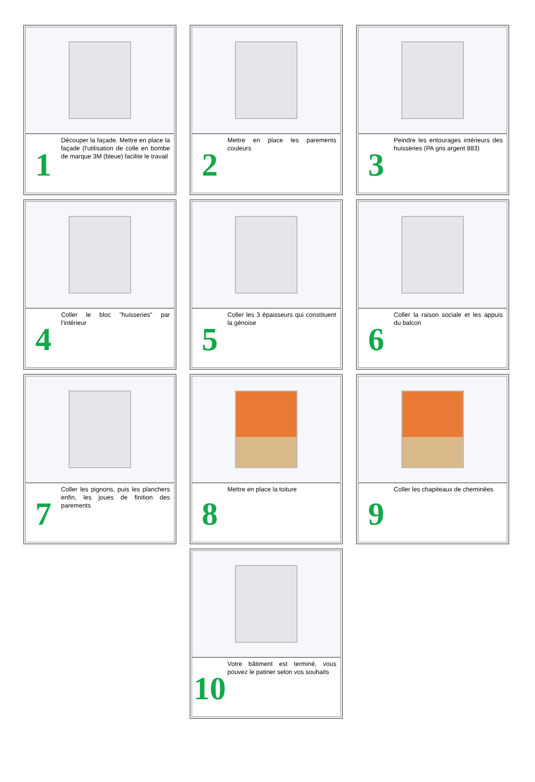1
Découper la façade. Mettre en place la façade (l'utilisation de colle en bombe de marque 3M (bleue) facilite le travail
2
Mettre en place les parements couleurs
3
Peindre les entourages intérieurs des huisseries (PA gris argent 883)
4
Coller le bloc "huisseries" par l'intérieur
5
Coller les 3 épaisseurs qui constituent la génoise
6
Coller la raison sociale et les appuis du balcon
7
Coller les pignons, puis les planchers enfin, les joues de finition des parements
8
Mettre en place la toiture
9
Coller les chapiteaux de cheminées
10
Votre bâtiment est terminé, vous pouvez le patiner selon vos souhaits